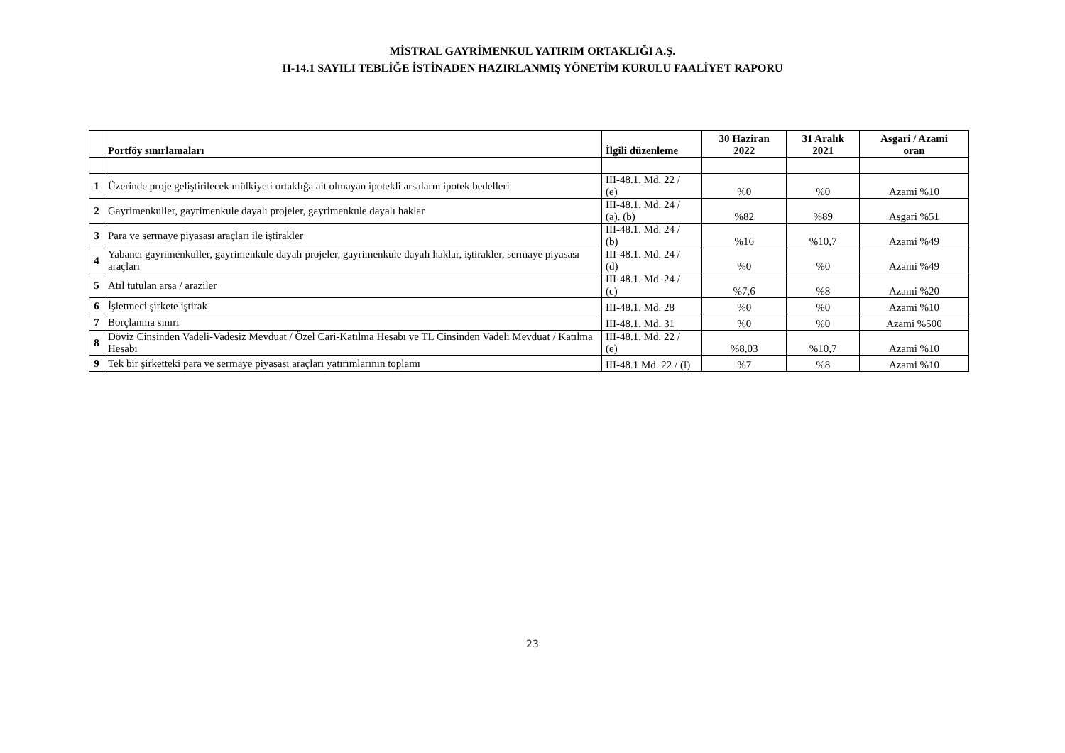MİSTRAL GAYRİMENKUL YATIRIM ORTAKLIĞI A.Ş.
II-14.1 SAYILI TEBLİĞE İSTİNADEN HAZIRLANMIŞ YÖNETİM KURULU FAALİYET RAPORU
| | Portföy sınırlamaları | İlgili düzenleme | 30 Haziran 2022 | 31 Aralık 2021 | Asgari / Azami oran |
| --- | --- | --- | --- | --- | --- |
| 1 | Üzerinde proje geliştirilecek mülkiyeti ortaklığa ait olmayan ipotekli arsaların ipotek bedelleri | III-48.1. Md. 22 / (e) | %0 | %0 | Azami %10 |
| 2 | Gayrimenkuller, gayrimenkule dayalı projeler, gayrimenkule dayalı haklar | III-48.1. Md. 24 / (a). (b) | %82 | %89 | Asgari %51 |
| 3 | Para ve sermaye piyasası araçları ile iştirakler | III-48.1. Md. 24 / (b) | %16 | %10,7 | Azami %49 |
| 4 | Yabancı gayrimenkuller, gayrimenkule dayalı projeler, gayrimenkule dayalı haklar, iştirakler, sermaye piyasası araçları | III-48.1. Md. 24 / (d) | %0 | %0 | Azami %49 |
| 5 | Atıl tutulan arsa / araziler | III-48.1. Md. 24 / (c) | %7,6 | %8 | Azami %20 |
| 6 | İşletmeci şirkete iştirak | III-48.1. Md. 28 | %0 | %0 | Azami %10 |
| 7 | Borçlanma sınırı | III-48.1. Md. 31 | %0 | %0 | Azami %500 |
| 8 | Döviz Cinsinden Vadeli-Vadesiz Mevduat / Özel Cari-Katılma Hesabı ve TL Cinsinden Vadeli Mevduat / Katılma Hesabı | III-48.1. Md. 22 / (e) | %8,03 | %10,7 | Azami %10 |
| 9 | Tek bir şirketteki para ve sermaye piyasası araçları yatırımlarının toplamı | III-48.1 Md. 22 / (l) | %7 | %8 | Azami %10 |
23